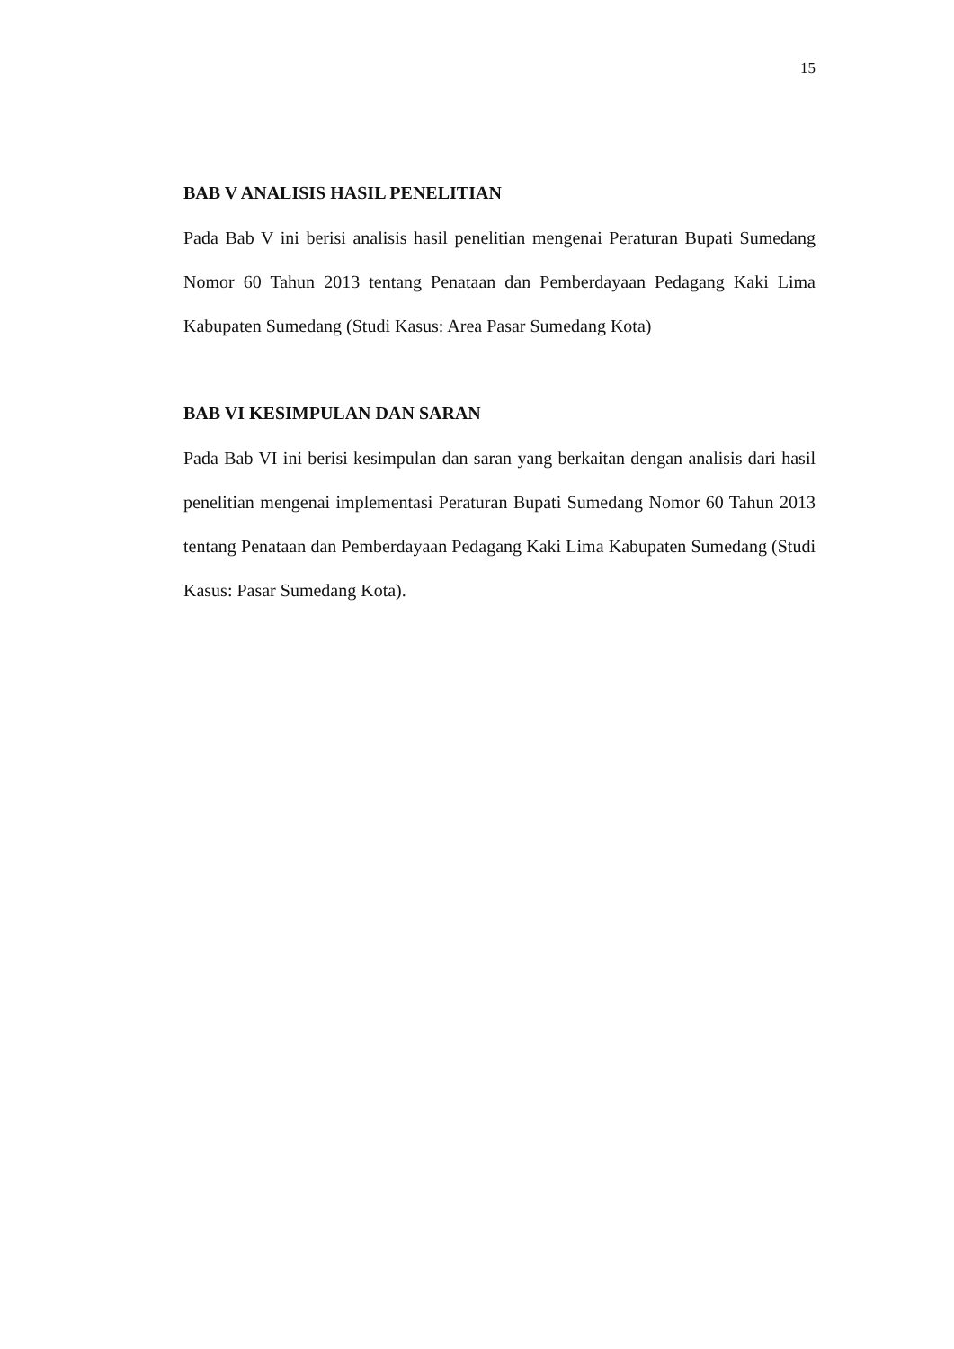15
BAB V ANALISIS HASIL PENELITIAN
Pada Bab V ini berisi analisis hasil penelitian mengenai Peraturan Bupati Sumedang Nomor 60 Tahun 2013 tentang Penataan dan Pemberdayaan Pedagang Kaki Lima Kabupaten Sumedang (Studi Kasus: Area Pasar Sumedang Kota)
BAB VI KESIMPULAN DAN SARAN
Pada Bab VI ini berisi kesimpulan dan saran yang berkaitan dengan analisis dari hasil penelitian mengenai implementasi Peraturan Bupati Sumedang Nomor 60 Tahun 2013 tentang Penataan dan Pemberdayaan Pedagang Kaki Lima Kabupaten Sumedang (Studi Kasus: Pasar Sumedang Kota).